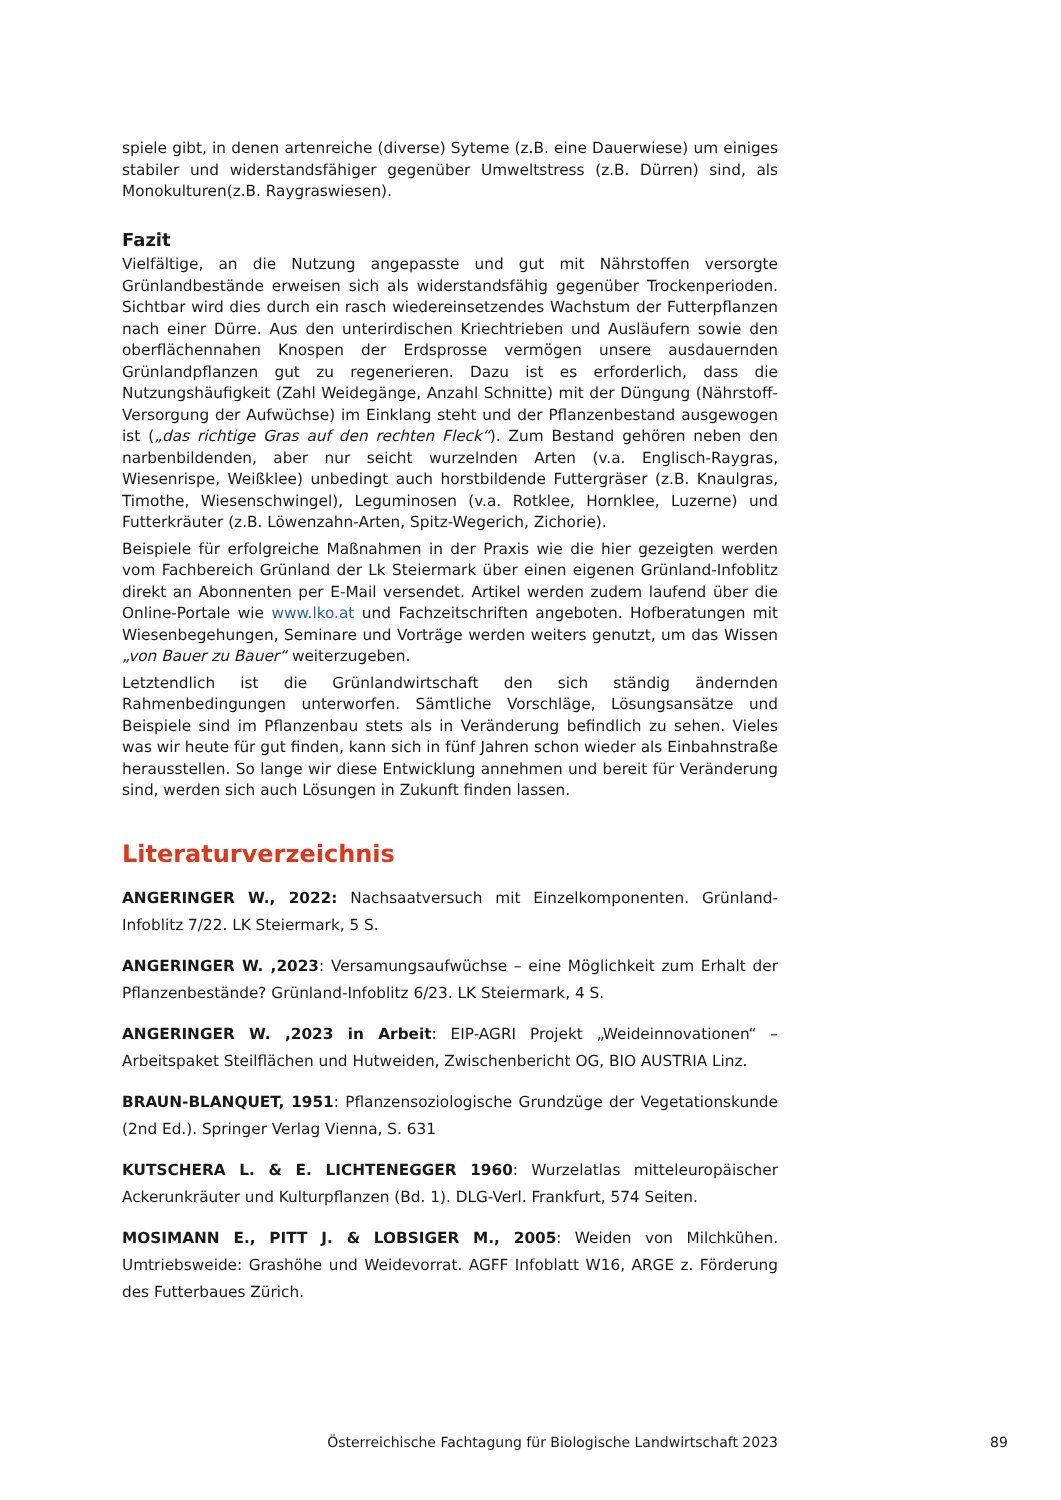spiele gibt, in denen artenreiche (diverse) Syteme (z.B. eine Dauerwiese) um einiges stabiler und widerstandsfähiger gegenüber Umweltstress (z.B. Dürren) sind, als Monokulturen(z.B. Raygraswiesen).
Fazit
Vielfältige, an die Nutzung angepasste und gut mit Nährstoffen versorgte Grünlandbestände erweisen sich als widerstandsfähig gegenüber Trockenperioden. Sichtbar wird dies durch ein rasch wiedereinsetzendes Wachstum der Futterpflanzen nach einer Dürre. Aus den unterirdischen Kriechtrieben und Ausläufern sowie den oberflächennahen Knospen der Erdsprosse vermögen unsere ausdauernden Grünlandpflanzen gut zu regenerieren. Dazu ist es erforderlich, dass die Nutzungshäufigkeit (Zahl Weidegänge, Anzahl Schnitte) mit der Düngung (Nährstoff-Versorgung der Aufwüchse) im Einklang steht und der Pflanzenbestand ausgewogen ist („das richtige Gras auf den rechten Fleck“). Zum Bestand gehören neben den narbenbildenden, aber nur seicht wurzelnden Arten (v.a. Englisch-Raygras, Wiesenrispe, Weißklee) unbedingt auch horstbildende Futtergräser (z.B. Knaulgras, Timothe, Wiesenschwingel), Leguminosen (v.a. Rotklee, Hornklee, Luzerne) und Futterkräuter (z.B. Löwenzahn-Arten, Spitz-Wegerich, Zichorie).
Beispiele für erfolgreiche Maßnahmen in der Praxis wie die hier gezeigten werden vom Fachbereich Grünland der Lk Steiermark über einen eigenen Grünland-Infoblitz direkt an Abonnenten per E-Mail versendet. Artikel werden zudem laufend über die Online-Portale wie www.lko.at und Fachzeitschriften angeboten. Hofberatungen mit Wiesenbegehungen, Seminare und Vorträge werden weiters genutzt, um das Wissen „von Bauer zu Bauer“ weiterzugeben.
Letztendlich ist die Grünlandwirtschaft den sich ständig ändernden Rahmenbedingungen unterworfen. Sämtliche Vorschläge, Lösungsansätze und Beispiele sind im Pflanzenbau stets als in Veränderung befindlich zu sehen. Vieles was wir heute für gut finden, kann sich in fünf Jahren schon wieder als Einbahnstraße herausstellen. So lange wir diese Entwicklung annehmen und bereit für Veränderung sind, werden sich auch Lösungen in Zukunft finden lassen.
Literaturverzeichnis
ANGERINGER W., 2022: Nachsaatversuch mit Einzelkomponenten. Grünland-Infoblitz 7/22. LK Steiermark, 5 S.
ANGERINGER W. ,2023: Versamungsaufwüchse – eine Möglichkeit zum Erhalt der Pflanzenbestände? Grünland-Infoblitz 6/23. LK Steiermark, 4 S.
ANGERINGER W. ,2023 in Arbeit: EIP-AGRI Projekt „Weideinnovationen“ – Arbeitspaket Steilflächen und Hutweiden, Zwischenbericht OG, BIO AUSTRIA Linz.
BRAUN-BLANQUET, 1951: Pflanzensoziologische Grundzüge der Vegetationskunde (2nd Ed.). Springer Verlag Vienna, S. 631
KUTSCHERA L. & E. LICHTENEGGER 1960: Wurzelatlas mitteleuropäischer Ackerunkräuter und Kulturpflanzen (Bd. 1). DLG-Verl. Frankfurt, 574 Seiten.
MOSIMANN E., PITT J. & LOBSIGER M., 2005: Weiden von Milchkühen. Umtriebsweide: Grashöhe und Weidevorrat. AGFF Infoblatt W16, ARGE z. Förderung des Futterbaues Zürich.
Österreichische Fachtagung für Biologische Landwirtschaft 2023 89